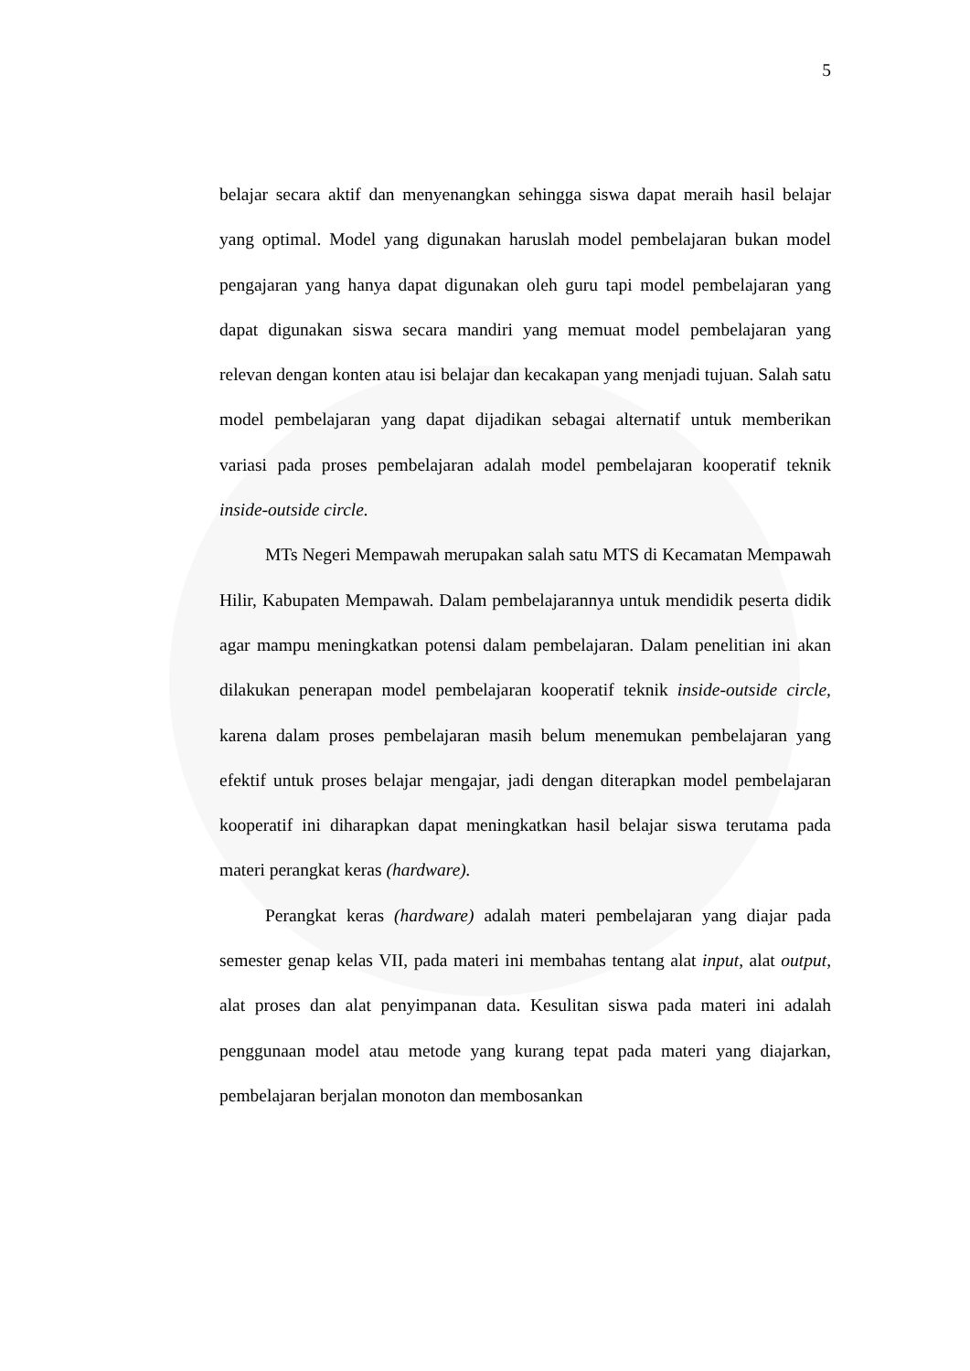5
belajar secara aktif dan menyenangkan sehingga siswa dapat meraih hasil belajar yang optimal. Model yang digunakan haruslah model pembelajaran bukan model pengajaran yang hanya dapat digunakan oleh guru tapi model pembelajaran yang dapat digunakan siswa secara mandiri yang memuat model pembelajaran yang relevan dengan konten atau isi belajar dan kecakapan yang menjadi tujuan. Salah satu model pembelajaran yang dapat dijadikan sebagai alternatif untuk memberikan variasi pada proses pembelajaran adalah model pembelajaran kooperatif teknik inside-outside circle.
MTs Negeri Mempawah merupakan salah satu MTS di Kecamatan Mempawah Hilir, Kabupaten Mempawah. Dalam pembelajarannya untuk mendidik peserta didik agar mampu meningkatkan potensi dalam pembelajaran. Dalam penelitian ini akan dilakukan penerapan model pembelajaran kooperatif teknik inside-outside circle, karena dalam proses pembelajaran masih belum menemukan pembelajaran yang efektif untuk proses belajar mengajar, jadi dengan diterapkan model pembelajaran kooperatif ini diharapkan dapat meningkatkan hasil belajar siswa terutama pada materi perangkat keras (hardware).
Perangkat keras (hardware) adalah materi pembelajaran yang diajar pada semester genap kelas VII, pada materi ini membahas tentang alat input, alat output, alat proses dan alat penyimpanan data. Kesulitan siswa pada materi ini adalah penggunaan model atau metode yang kurang tepat pada materi yang diajarkan, pembelajaran berjalan monoton dan membosankan